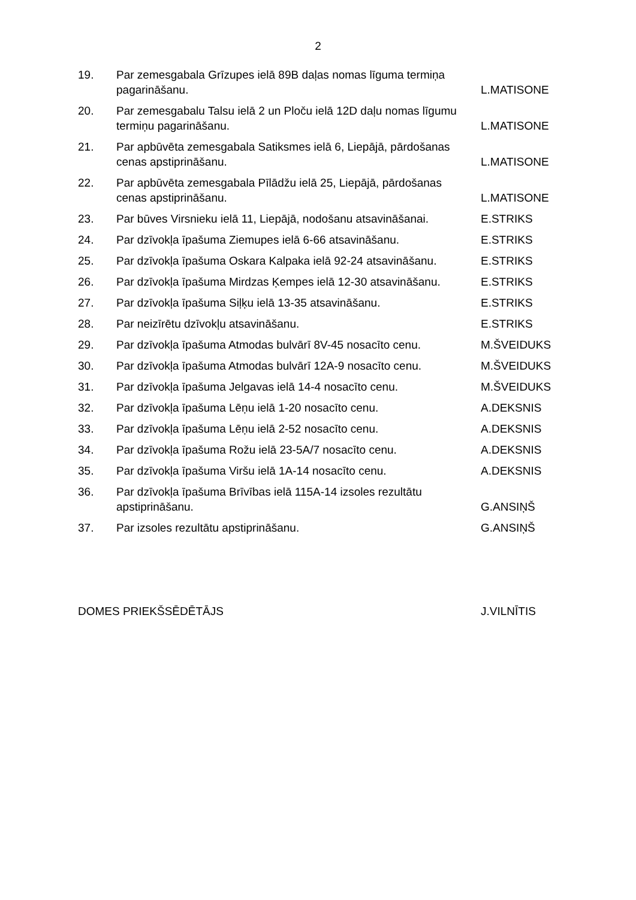2
| 19. | Par zemesgabala Grīzupes ielā 89B daļas nomas līguma termiņa pagarināšanu. | L.MATISONE |
| 20. | Par zemesgabalu Talsu ielā 2 un Ploču ielā 12D daļu nomas līgumu termiņu pagarināšanu. | L.MATISONE |
| 21. | Par apbūvēta zemesgabala Satiksmes ielā 6, Liepājā, pārdošanas cenas apstiprināšanu. | L.MATISONE |
| 22. | Par apbūvēta zemesgabala Pīlādžu ielā 25, Liepājā, pārdošanas cenas apstiprināšanu. | L.MATISONE |
| 23. | Par būves Virsnieku ielā 11, Liepājā, nodošanu atsavināšanai. | E.STRIKS |
| 24. | Par dzīvokļa īpašuma Ziemupes ielā 6-66 atsavināšanu. | E.STRIKS |
| 25. | Par dzīvokļa īpašuma Oskara Kalpaka ielā 92-24 atsavināšanu. | E.STRIKS |
| 26. | Par dzīvokļa īpašuma Mirdzas Ķempes ielā 12-30 atsavināšanu. | E.STRIKS |
| 27. | Par dzīvokļa īpašuma Siļķu ielā 13-35 atsavināšanu. | E.STRIKS |
| 28. | Par neizīrētu dzīvokļu atsavināšanu. | E.STRIKS |
| 29. | Par dzīvokļa īpašuma Atmodas bulvārī 8V-45 nosacīto cenu. | M.ŠVEIDUKS |
| 30. | Par dzīvokļa īpašuma Atmodas bulvārī 12A-9 nosacīto cenu. | M.ŠVEIDUKS |
| 31. | Par dzīvokļa īpašuma Jelgavas ielā 14-4 nosacīto cenu. | M.ŠVEIDUKS |
| 32. | Par dzīvokļa īpašuma Lēņu ielā 1-20 nosacīto cenu. | A.DEKSNIS |
| 33. | Par dzīvokļa īpašuma Lēņu ielā 2-52 nosacīto cenu. | A.DEKSNIS |
| 34. | Par dzīvokļa īpašuma Rožu ielā 23-5A/7 nosacīto cenu. | A.DEKSNIS |
| 35. | Par dzīvokļa īpašuma Viršu ielā 1A-14 nosacīto cenu. | A.DEKSNIS |
| 36. | Par dzīvokļa īpašuma Brīvības ielā 115A-14 izsoles rezultātu apstiprināšanu. | G.ANSIŅŠ |
| 37. | Par izsoles rezultātu apstiprināšanu. | G.ANSIŅŠ |
DOMES PRIEKŠSĒDĒTĀJS J.VILNĪTIS